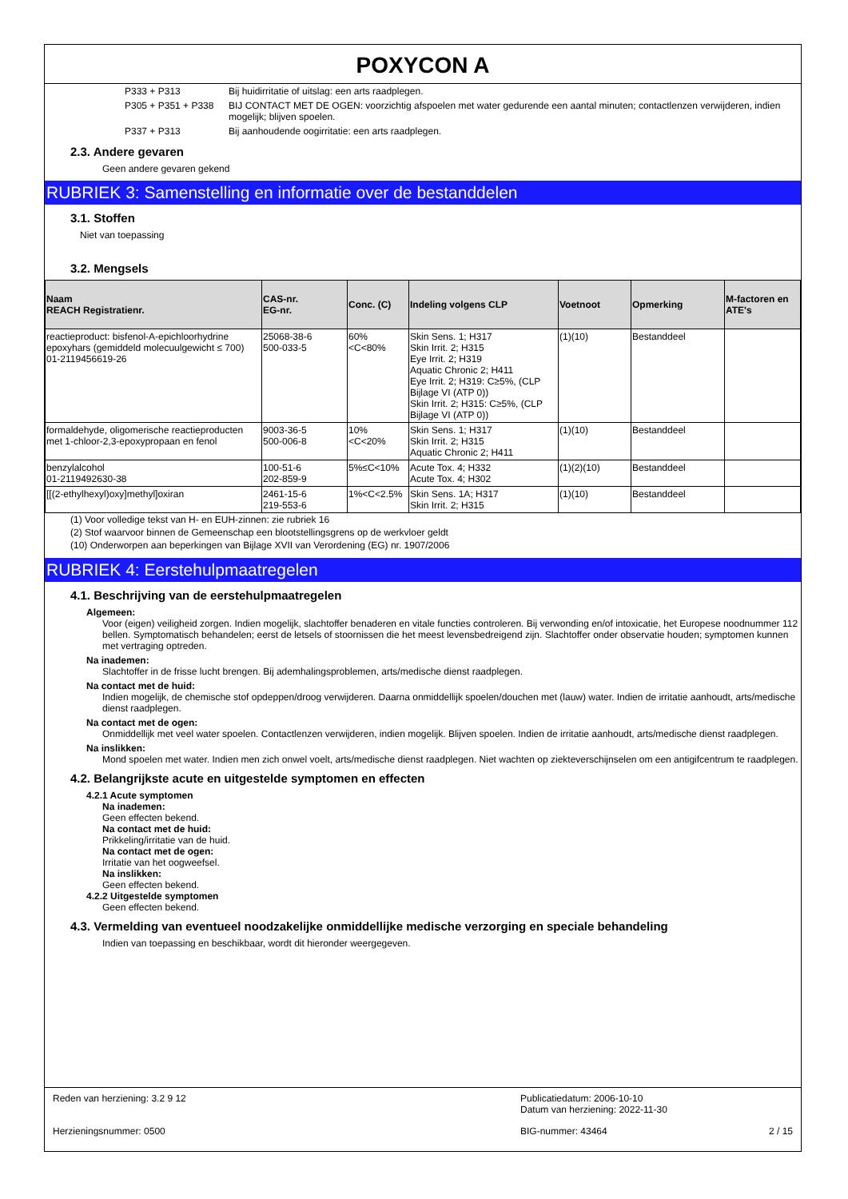POXYCON A
P333 + P313 Bij huidirritatie of uitslag: een arts raadplegen.
P305 + P351 + P338 BIJ CONTACT MET DE OGEN: voorzichtig afspoelen met water gedurende een aantal minuten; contactlenzen verwijderen, indien mogelijk; blijven spoelen.
P337 + P313 Bij aanhoudende oogirritatie: een arts raadplegen.
2.3. Andere gevaren
Geen andere gevaren gekend
RUBRIEK 3: Samenstelling en informatie over de bestanddelen
3.1. Stoffen
Niet van toepassing
3.2. Mengsels
| Naam REACH Registratienr. | CAS-nr. EG-nr. | Conc. (C) | Indeling volgens CLP | Voetnoot | Opmerking | M-factoren en ATE's |
| --- | --- | --- | --- | --- | --- | --- |
| reactieproduct: bisfenol-A-epichloorhydrine epoxyhars (gemiddeld molecuulgewicht ≤ 700) 01-2119456619-26 | 25068-38-6 500-033-5 | 60% <C<80% | Skin Sens. 1; H317 Skin Irrit. 2; H315 Eye Irrit. 2; H319 Aquatic Chronic 2; H411 Eye Irrit. 2; H319: C≥5%, (CLP Bijlage VI (ATP 0)) Skin Irrit. 2; H315: C≥5%, (CLP Bijlage VI (ATP 0)) | (1)(10) | Bestanddeel | |
| formaldehyde, oligomerische reactieproducten met 1-chloor-2,3-epoxypropaan en fenol | 9003-36-5 500-006-8 | 10% <C<20% | Skin Sens. 1; H317 Skin Irrit. 2; H315 Aquatic Chronic 2; H411 | (1)(10) | Bestanddeel | |
| benzylalcohol 01-2119492630-38 | 100-51-6 202-859-9 | 5%≤C<10% | Acute Tox. 4; H332 Acute Tox. 4; H302 | (1)(2)(10) | Bestanddeel | |
| [[(2-ethylhexyl)oxy]methyl]oxiran | 2461-15-6 219-553-6 | 1%<C<2.5% | Skin Sens. 1A; H317 Skin Irrit. 2; H315 | (1)(10) | Bestanddeel | |
(1) Voor volledige tekst van H- en EUH-zinnen: zie rubriek 16
(2) Stof waarvoor binnen de Gemeenschap een blootstellingsgrens op de werkvloer geldt
(10) Onderworpen aan beperkingen van Bijlage XVII van Verordening (EG) nr. 1907/2006
RUBRIEK 4: Eerstehulpmaatregelen
4.1. Beschrijving van de eerstehulpmaatregelen
Algemeen:
Voor (eigen) veiligheid zorgen. Indien mogelijk, slachtoffer benaderen en vitale functies controleren. Bij verwonding en/of intoxicatie, het Europese noodnummer 112 bellen. Symptomatisch behandelen; eerst de letsels of stoornissen die het meest levensbedreigend zijn. Slachtoffer onder observatie houden; symptomen kunnen met vertraging optreden.
Na inademen:
Slachtoffer in de frisse lucht brengen. Bij ademhalingsproblemen, arts/medische dienst raadplegen.
Na contact met de huid:
Indien mogelijk, de chemische stof opdeppen/droog verwijderen. Daarna onmiddellijk spoelen/douchen met (lauw) water. Indien de irritatie aanhoudt, arts/medische dienst raadplegen.
Na contact met de ogen:
Onmiddellijk met veel water spoelen. Contactlenzen verwijderen, indien mogelijk. Blijven spoelen. Indien de irritatie aanhoudt, arts/medische dienst raadplegen.
Na inslikken:
Mond spoelen met water. Indien men zich onwel voelt, arts/medische dienst raadplegen. Niet wachten op ziekteverschijnselen om een antigifcentrum te raadplegen.
4.2. Belangrijkste acute en uitgestelde symptomen en effecten
4.2.1 Acute symptomen
Na inademen:
Geen effecten bekend.
Na contact met de huid:
Prikkeling/irritatie van de huid.
Na contact met de ogen:
Irritatie van het oogweefsel.
Na inslikken:
Geen effecten bekend.
4.2.2 Uitgestelde symptomen
Geen effecten bekend.
4.3. Vermelding van eventueel noodzakelijke onmiddellijke medische verzorging en speciale behandeling
Indien van toepassing en beschikbaar, wordt dit hieronder weergegeven.
Reden van herziening: 3.2 9 12
Publicatiedatum: 2006-10-10
Datum van herziening: 2022-11-30
Herzieningsnummer: 0500
BIG-nummer: 43464 2 / 15